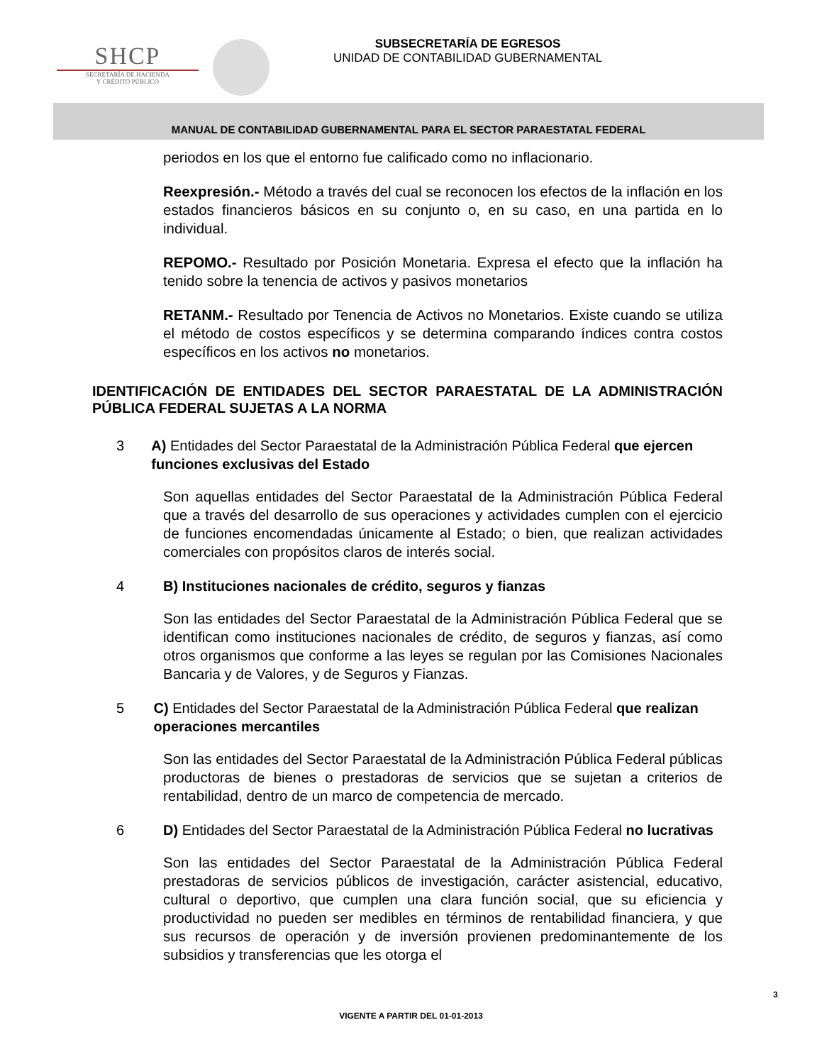SHCP
SECRETARÍA DE HACIENDA
Y CRÉDITO PÚBLICO
SUBSECRETARÍA DE EGRESOS
UNIDAD DE CONTABILIDAD GUBERNAMENTAL
MANUAL DE CONTABILIDAD GUBERNAMENTAL PARA EL SECTOR PARAESTATAL FEDERAL
periodos en los que el entorno fue calificado como no inflacionario.
Reexpresión.- Método a través del cual se reconocen los efectos de la inflación en los estados financieros básicos en su conjunto o, en su caso, en una partida en lo individual.
REPOMO.- Resultado por Posición Monetaria. Expresa el efecto que la inflación ha tenido sobre la tenencia de activos y pasivos monetarios
RETANM.- Resultado por Tenencia de Activos no Monetarios. Existe cuando se utiliza el método de costos específicos y se determina comparando índices contra costos específicos en los activos no monetarios.
IDENTIFICACIÓN DE ENTIDADES DEL SECTOR PARAESTATAL DE LA ADMINISTRACIÓN PÚBLICA FEDERAL SUJETAS A LA NORMA
3 A) Entidades del Sector Paraestatal de la Administración Pública Federal que ejercen funciones exclusivas del Estado
Son aquellas entidades del Sector Paraestatal de la Administración Pública Federal que a través del desarrollo de sus operaciones y actividades cumplen con el ejercicio de funciones encomendadas únicamente al Estado; o bien, que realizan actividades comerciales con propósitos claros de interés social.
4 B) Instituciones nacionales de crédito, seguros y fianzas
Son las entidades del Sector Paraestatal de la Administración Pública Federal que se identifican como instituciones nacionales de crédito, de seguros y fianzas, así como otros organismos que conforme a las leyes se regulan por las Comisiones Nacionales Bancaria y de Valores, y de Seguros y Fianzas.
5 C) Entidades del Sector Paraestatal de la Administración Pública Federal que realizan operaciones mercantiles
Son las entidades del Sector Paraestatal de la Administración Pública Federal públicas productoras de bienes o prestadoras de servicios que se sujetan a criterios de rentabilidad, dentro de un marco de competencia de mercado.
6 D) Entidades del Sector Paraestatal de la Administración Pública Federal no lucrativas
Son las entidades del Sector Paraestatal de la Administración Pública Federal prestadoras de servicios públicos de investigación, carácter asistencial, educativo, cultural o deportivo, que cumplen una clara función social, que su eficiencia y productividad no pueden ser medibles en términos de rentabilidad financiera, y que sus recursos de operación y de inversión provienen predominantemente de los subsidios y transferencias que les otorga el
3
VIGENTE A PARTIR DEL 01-01-2013